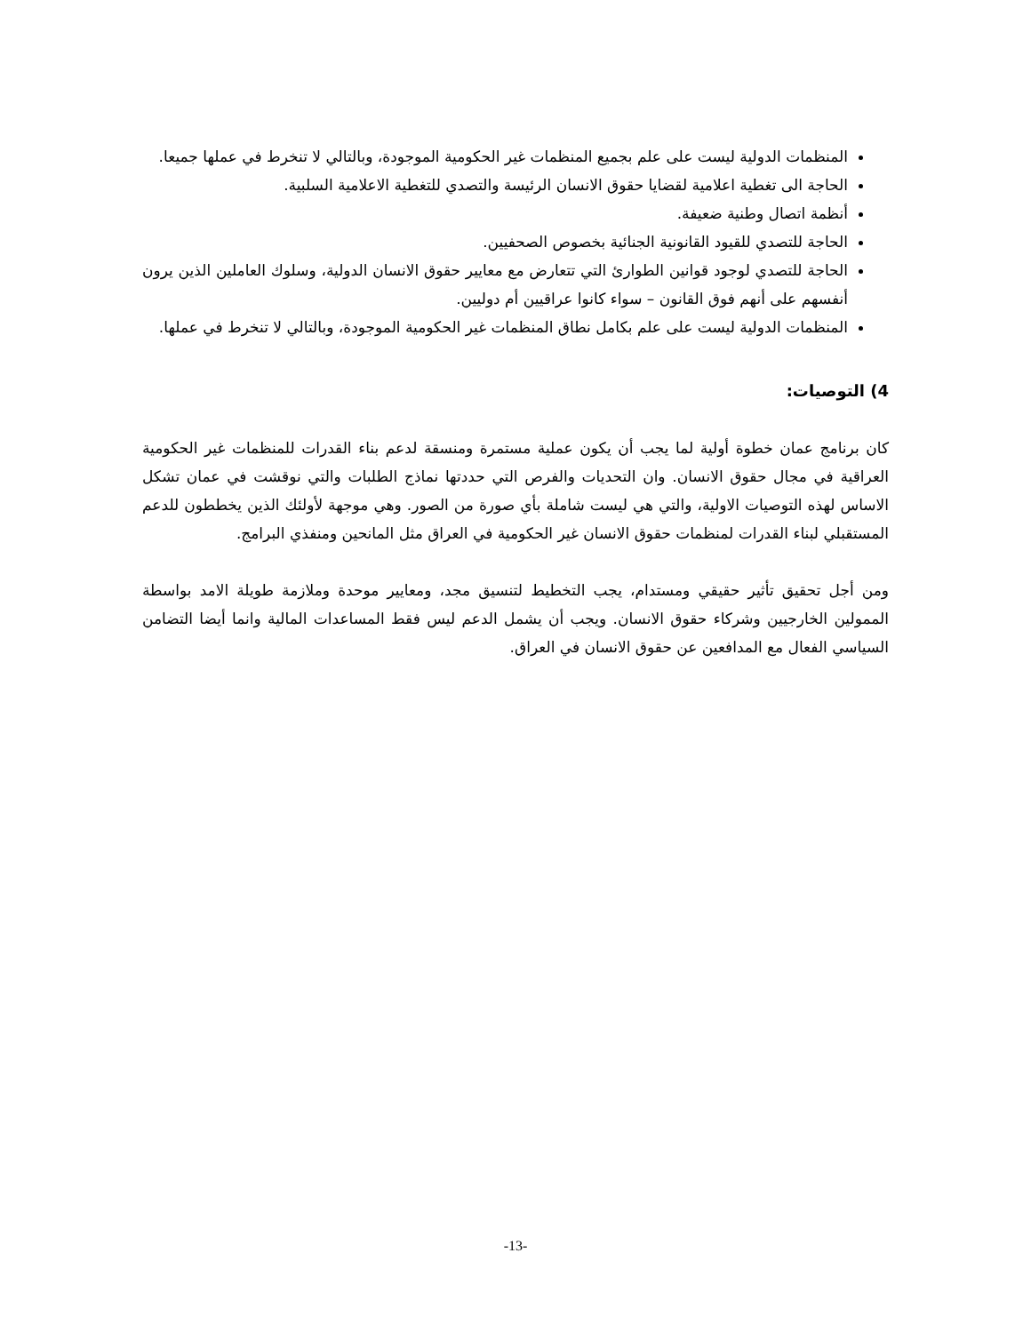المنظمات الدولية ليست على علم بجميع المنظمات غير الحكومية الموجودة، وبالتالي لا تنخرط في عملها جميعا.
الحاجة الى تغطية اعلامية لقضايا حقوق الانسان الرئيسة والتصدي للتغطية الاعلامية السلبية.
أنظمة اتصال وطنية ضعيفة.
الحاجة للتصدي للقيود القانونية الجنائية بخصوص الصحفيين.
الحاجة للتصدي لوجود قوانين الطوارئ التي تتعارض مع معايير حقوق الانسان الدولية، وسلوك العاملين الذين يرون أنفسهم على أنهم فوق القانون – سواء كانوا عراقيين أم دوليين.
المنظمات الدولية ليست على علم بكامل نطاق المنظمات غير الحكومية الموجودة، وبالتالي لا تنخرط في عملها.
4) التوصيات:
كان برنامج عمان خطوة أولية لما يجب أن يكون عملية مستمرة ومنسقة لدعم بناء القدرات للمنظمات غير الحكومية العراقية في مجال حقوق الانسان. وان التحديات والفرص التي حددتها نماذج الطلبات والتي نوقشت في عمان تشكل الاساس لهذه التوصيات الاولية، والتي هي ليست شاملة بأي صورة من الصور. وهي موجهة لأولئك الذين يخططون للدعم المستقبلي لبناء القدرات لمنظمات حقوق الانسان غير الحكومية في العراق مثل المانحين ومنفذي البرامج.
ومن أجل تحقيق تأثير حقيقي ومستدام، يجب التخطيط لتنسيق مجد، ومعايير موحدة وملازمة طويلة الامد بواسطة الممولين الخارجيين وشركاء حقوق الانسان. ويجب أن يشمل الدعم ليس فقط المساعدات المالية وانما أيضا التضامن السياسي الفعال مع المدافعين عن حقوق الانسان في العراق.
-13-